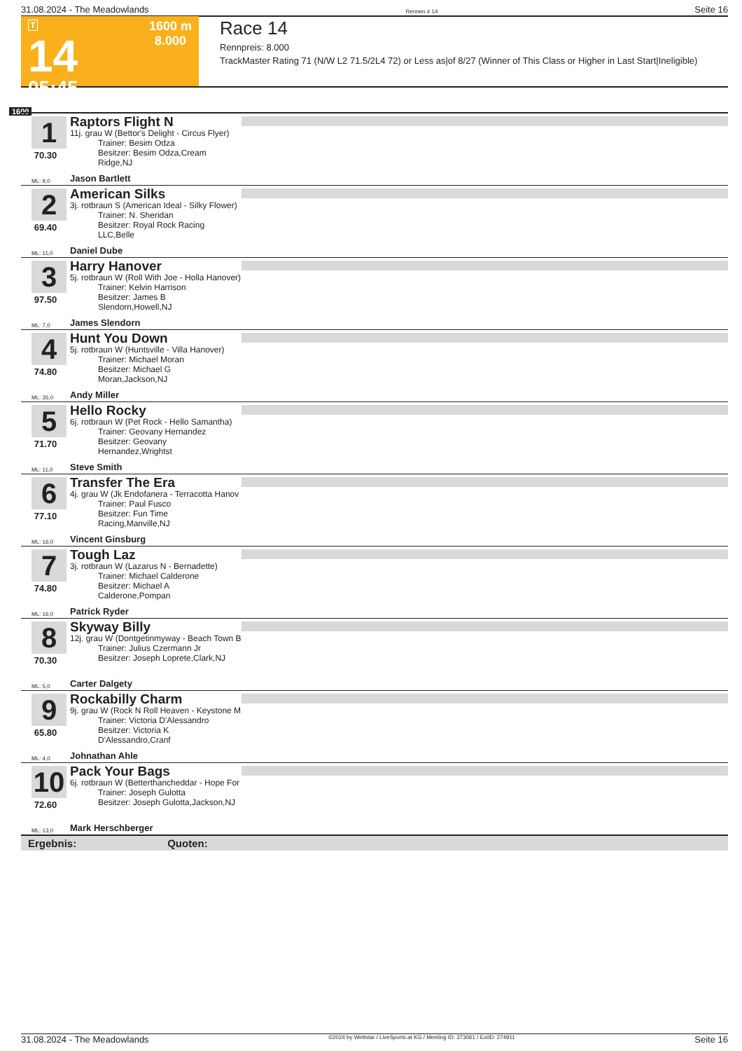31.08.2024 - The Meadowlands Rennen # 14 Seite 16
T
14
05:45
1600 m
8.000
Race 14
Rennpreis: 8.000
TrackMaster Rating 71 (N/W L2 71.5/2L4 72) or Less as|of 8/27 (Winner of This Class or Higher in Last Start|Ineligible)
1600
1
70.30
Raptors Flight N
11j. grau W (Bettor's Delight - Circus Flyer)
Trainer: Besim Odza
Besitzer: Besim Odza,Cream Ridge,NJ
ML: 9,0 Jason Bartlett
2
69.40
American Silks
3j. rotbraun S (American Ideal - Silky Flower)
Trainer: N. Sheridan
Besitzer: Royal Rock Racing LLC,Belle
ML: 11,0 Daniel Dube
3
97.50
Harry Hanover
5j. rotbraun W (Roll With Joe - Holla Hanover)
Trainer: Kelvin Harrison
Besitzer: James B Slendorn,Howell,NJ
ML: 7,0 James Slendorn
4
74.80
Hunt You Down
5j. rotbraun W (Huntsville - Villa Hanover)
Trainer: Michael Moran
Besitzer: Michael G Moran,Jackson,NJ
ML: 35,0 Andy Miller
5
71.70
Hello Rocky
6j. rotbraun W (Pet Rock - Hello Samantha)
Trainer: Geovany Hernandez
Besitzer: Geovany Hernandez,Wrightst
ML: 11,0 Steve Smith
6
77.10
Transfer The Era
4j. grau W (Jk Endofanera - Terracotta Hanov
Trainer: Paul Fusco
Besitzer: Fun Time Racing,Manville,NJ
ML: 16,0 Vincent Ginsburg
7
74.80
Tough Laz
3j. rotbraun W (Lazarus N - Bernadette)
Trainer: Michael Calderone
Besitzer: Michael A Calderone,Pompan
ML: 16,0 Patrick Ryder
8
70.30
Skyway Billy
12j. grau W (Dontgetinmyway - Beach Town B
Trainer: Julius Czermann Jr
Besitzer: Joseph Loprete,Clark,NJ
ML: 5,0 Carter Dalgety
9
65.80
Rockabilly Charm
9j. grau W (Rock N Roll Heaven - Keystone M
Trainer: Victoria D'Alessandro
Besitzer: Victoria K D'Alessandro,Cranf
ML: 4,0 Johnathan Ahle
10
72.60
Pack Your Bags
6j. rotbraun W (Betterthancheddar - Hope For
Trainer: Joseph Gulotta
Besitzer: Joseph Gulotta,Jackson,NJ
ML: 13,0 Mark Herschberger
Ergebnis: Quoten:
31.08.2024 - The Meadowlands ©2024 by Wettstar / LiveSports.at KG / Meeting ID: 373061 / ExtID: 274911 Seite 16